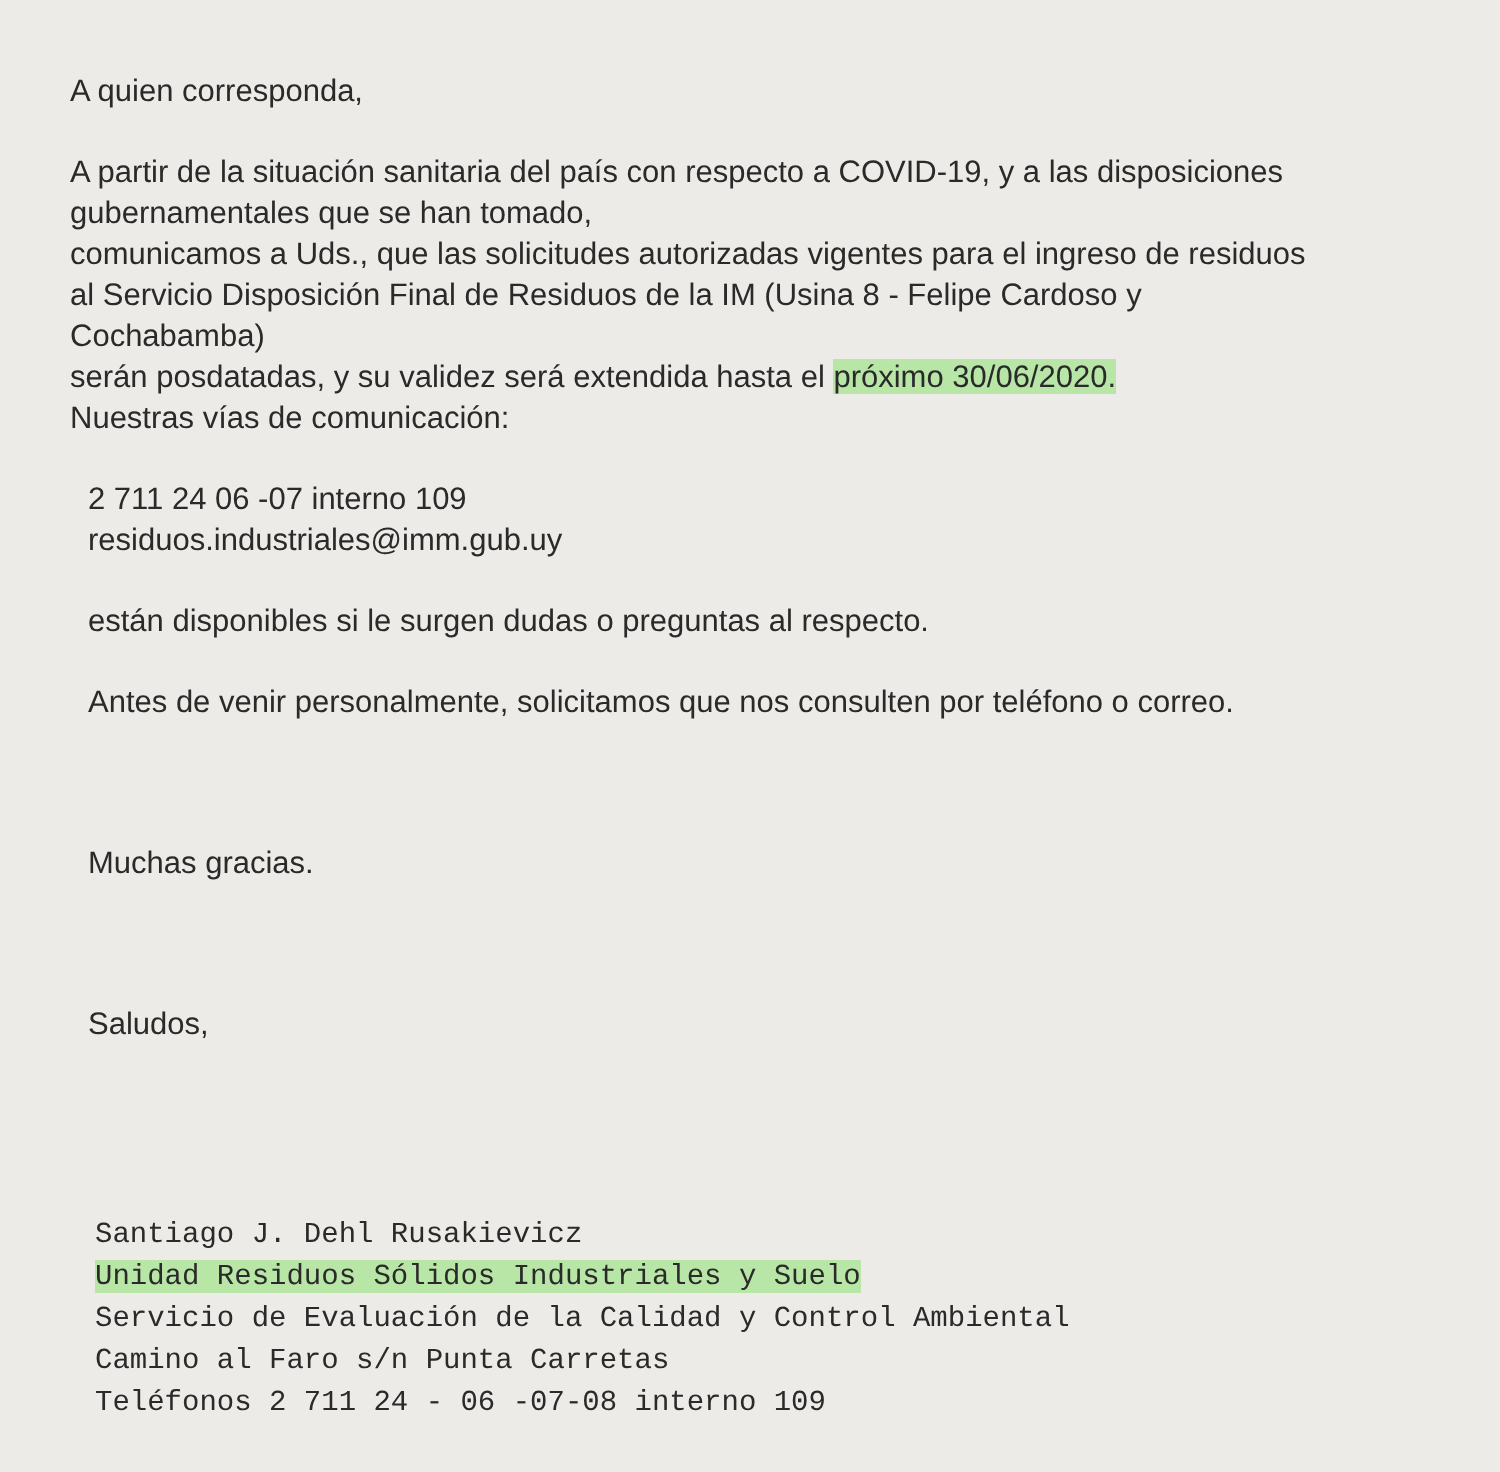A quien corresponda,
A partir de la situación sanitaria del país con respecto a COVID-19, y a las disposiciones
gubernamentales que se han tomado,
comunicamos a Uds., que las solicitudes autorizadas vigentes para el ingreso de residuos
al Servicio Disposición Final de Residuos de la IM (Usina 8 - Felipe Cardoso y
Cochabamba)
serán posdatadas, y su validez será extendida hasta el próximo 30/06/2020.
Nuestras vías de comunicación:
2 711 24 06 -07 interno 109
residuos.industriales@imm.gub.uy
están disponibles si le surgen dudas o preguntas al respecto.
Antes de venir personalmente, solicitamos que nos consulten por teléfono o correo.
Muchas gracias.
Saludos,
Santiago J. Dehl Rusakievicz
Unidad Residuos Sólidos Industriales y Suelo
Servicio de Evaluación de la Calidad y Control Ambiental
Camino al Faro s/n Punta Carretas
Teléfonos 2 711 24 - 06 -07-08 interno 109